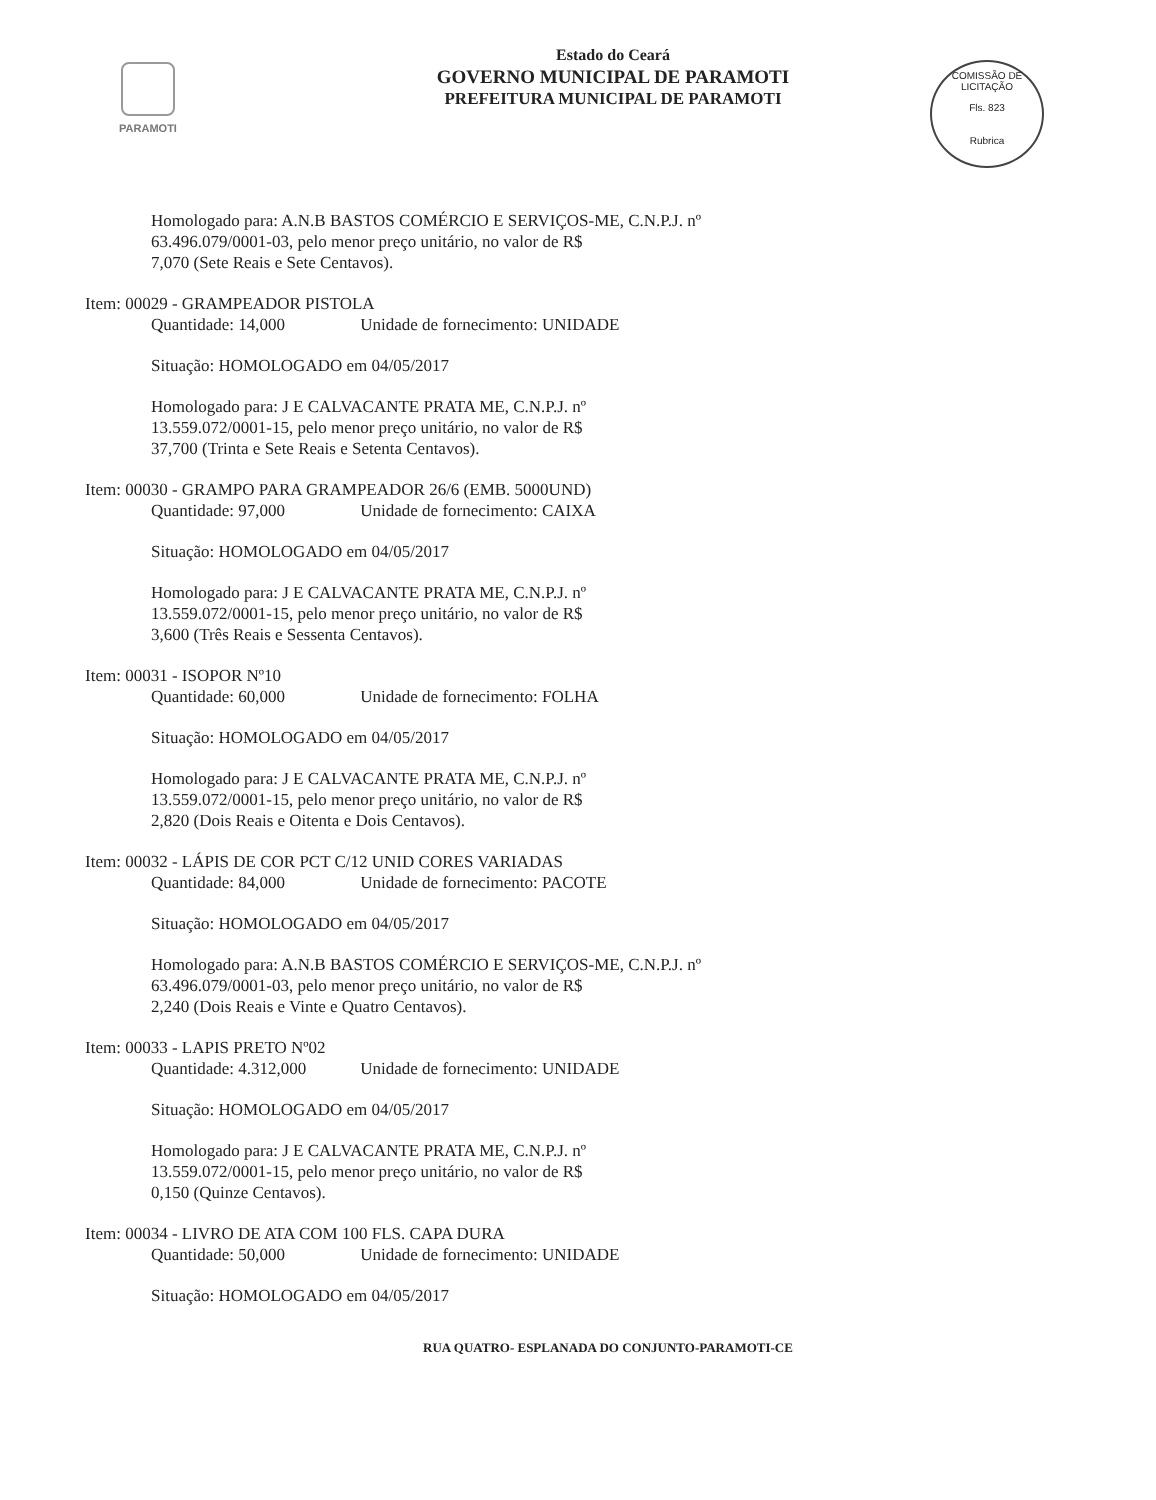PARAMOTI
Estado do Ceará
GOVERNO MUNICIPAL DE PARAMOTI
PREFEITURA MUNICIPAL DE PARAMOTI
COMISSÃO DE LICITAÇÃO
Fls. 823
Rubrica
Homologado para: A.N.B BASTOS COMÉRCIO E SERVIÇOS-ME, C.N.P.J. nº
63.496.079/0001-03, pelo menor preço unitário, no valor de R$
7,070 (Sete Reais e Sete Centavos).
Item: 00029 - GRAMPEADOR PISTOLA
Quantidade: 14,000 Unidade de fornecimento: UNIDADE
Situação: HOMOLOGADO em 04/05/2017
Homologado para: J E CALVACANTE PRATA ME, C.N.P.J. nº
13.559.072/0001-15, pelo menor preço unitário, no valor de R$
37,700 (Trinta e Sete Reais e Setenta Centavos).
Item: 00030 - GRAMPO PARA GRAMPEADOR 26/6 (EMB. 5000UND)
Quantidade: 97,000 Unidade de fornecimento: CAIXA
Situação: HOMOLOGADO em 04/05/2017
Homologado para: J E CALVACANTE PRATA ME, C.N.P.J. nº
13.559.072/0001-15, pelo menor preço unitário, no valor de R$
3,600 (Três Reais e Sessenta Centavos).
Item: 00031 - ISOPOR Nº10
Quantidade: 60,000 Unidade de fornecimento: FOLHA
Situação: HOMOLOGADO em 04/05/2017
Homologado para: J E CALVACANTE PRATA ME, C.N.P.J. nº
13.559.072/0001-15, pelo menor preço unitário, no valor de R$
2,820 (Dois Reais e Oitenta e Dois Centavos).
Item: 00032 - LÁPIS DE COR PCT C/12 UNID CORES VARIADAS
Quantidade: 84,000 Unidade de fornecimento: PACOTE
Situação: HOMOLOGADO em 04/05/2017
Homologado para: A.N.B BASTOS COMÉRCIO E SERVIÇOS-ME, C.N.P.J. nº
63.496.079/0001-03, pelo menor preço unitário, no valor de R$
2,240 (Dois Reais e Vinte e Quatro Centavos).
Item: 00033 - LAPIS PRETO Nº02
Quantidade: 4.312,000 Unidade de fornecimento: UNIDADE
Situação: HOMOLOGADO em 04/05/2017
Homologado para: J E CALVACANTE PRATA ME, C.N.P.J. nº
13.559.072/0001-15, pelo menor preço unitário, no valor de R$
0,150 (Quinze Centavos).
Item: 00034 - LIVRO DE ATA COM 100 FLS. CAPA DURA
Quantidade: 50,000 Unidade de fornecimento: UNIDADE
Situação: HOMOLOGADO em 04/05/2017
RUA QUATRO- ESPLANADA DO CONJUNTO-PARAMOTI-CE